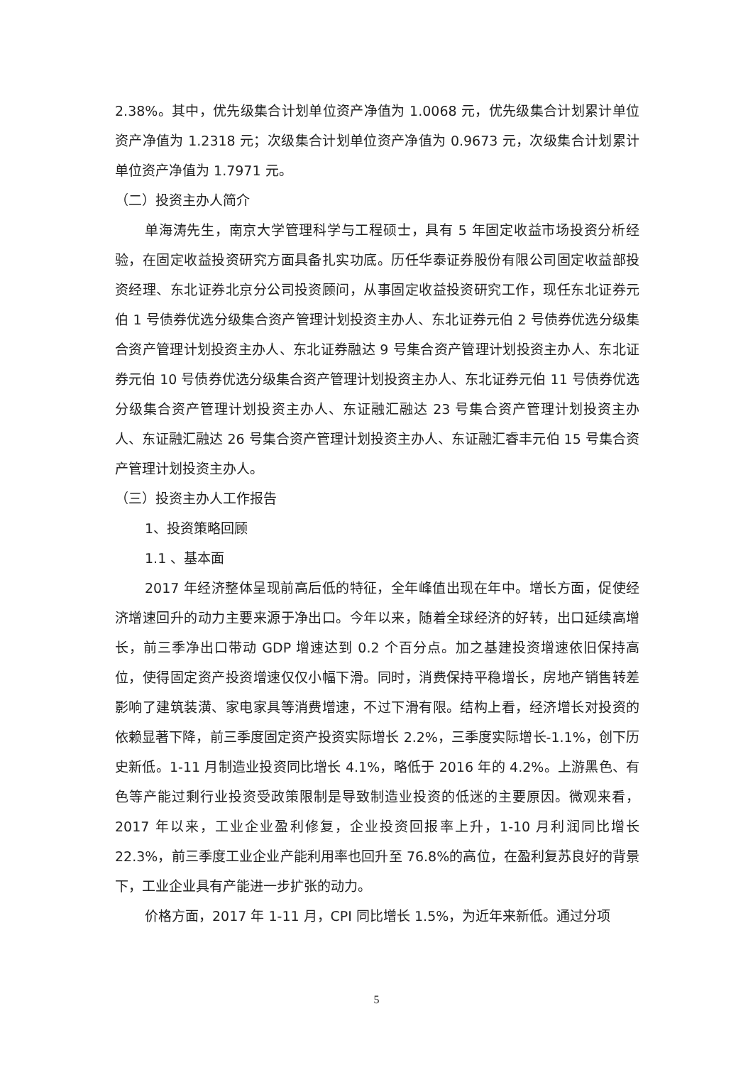2.38%。其中，优先级集合计划单位资产净值为 1.0068 元，优先级集合计划累计单位资产净值为 1.2318 元；次级集合计划单位资产净值为 0.9673 元，次级集合计划累计单位资产净值为 1.7971 元。
（二）投资主办人简介
单海涛先生，南京大学管理科学与工程硕士，具有 5 年固定收益市场投资分析经验，在固定收益投资研究方面具备扎实功底。历任华泰证券股份有限公司固定收益部投资经理、东北证券北京分公司投资顾问，从事固定收益投资研究工作，现任东北证券元伯 1 号债券优选分级集合资产管理计划投资主办人、东北证券元伯 2 号债券优选分级集合资产管理计划投资主办人、东北证券融达 9 号集合资产管理计划投资主办人、东北证券元伯 10 号债券优选分级集合资产管理计划投资主办人、东北证券元伯 11 号债券优选分级集合资产管理计划投资主办人、东证融汇融达 23 号集合资产管理计划投资主办人、东证融汇融达 26 号集合资产管理计划投资主办人、东证融汇睿丰元伯 15 号集合资产管理计划投资主办人。
（三）投资主办人工作报告
1、投资策略回顾
1.1 、基本面
2017 年经济整体呈现前高后低的特征，全年峰值出现在年中。增长方面，促使经济增速回升的动力主要来源于净出口。今年以来，随着全球经济的好转，出口延续高增长，前三季净出口带动 GDP 增速达到 0.2 个百分点。加之基建投资增速依旧保持高位，使得固定资产投资增速仅仅小幅下滑。同时，消费保持平稳增长，房地产销售转差影响了建筑装潢、家电家具等消费增速，不过下滑有限。结构上看，经济增长对投资的依赖显著下降，前三季度固定资产投资实际增长 2.2%，三季度实际增长-1.1%，创下历史新低。1-11 月制造业投资同比增长 4.1%，略低于 2016 年的 4.2%。上游黑色、有色等产能过剩行业投资受政策限制是导致制造业投资的低迷的主要原因。微观来看，2017 年以来，工业企业盈利修复，企业投资回报率上升，1-10 月利润同比增长 22.3%，前三季度工业企业产能利用率也回升至 76.8%的高位，在盈利复苏良好的背景下，工业企业具有产能进一步扩张的动力。
价格方面，2017 年 1-11 月，CPI 同比增长 1.5%，为近年来新低。通过分项
5